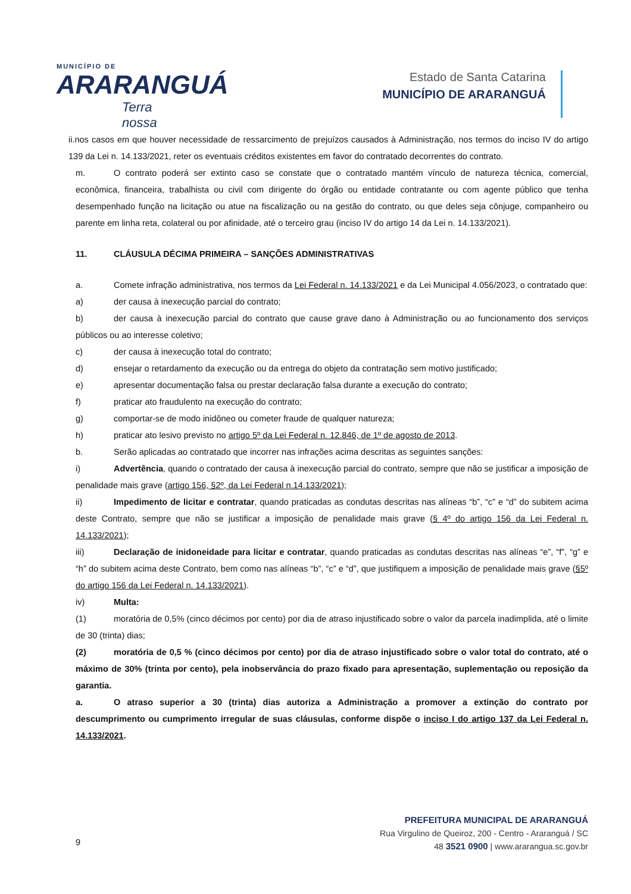MUNICÍPIO DE
ARARANGUÁ
Terra nossa
Estado de Santa Catarina
MUNICÍPIO DE ARARANGUÁ
ii.nos casos em que houver necessidade de ressarcimento de prejuízos causados à Administração, nos termos do inciso IV do artigo 139 da Lei n. 14.133/2021, reter os eventuais créditos existentes em favor do contratado decorrentes do contrato.
m. O contrato poderá ser extinto caso se constate que o contratado mantém vínculo de natureza técnica, comercial, econômica, financeira, trabalhista ou civil com dirigente do órgão ou entidade contratante ou com agente público que tenha desempenhado função na licitação ou atue na fiscalização ou na gestão do contrato, ou que deles seja cônjuge, companheiro ou parente em linha reta, colateral ou por afinidade, até o terceiro grau (inciso IV do artigo 14 da Lei n. 14.133/2021).
11. CLÁUSULA DÉCIMA PRIMEIRA – SANÇÕES ADMINISTRATIVAS
a. Comete infração administrativa, nos termos da Lei Federal n. 14.133/2021 e da Lei Municipal 4.056/2023, o contratado que:
a) der causa à inexecução parcial do contrato;
b) der causa à inexecução parcial do contrato que cause grave dano à Administração ou ao funcionamento dos serviços públicos ou ao interesse coletivo;
c) der causa à inexecução total do contrato;
d) ensejar o retardamento da execução ou da entrega do objeto da contratação sem motivo justificado;
e) apresentar documentação falsa ou prestar declaração falsa durante a execução do contrato;
f) praticar ato fraudulento na execução do contrato;
g) comportar-se de modo inidôneo ou cometer fraude de qualquer natureza;
h) praticar ato lesivo previsto no artigo 5º da Lei Federal n. 12.846, de 1º de agosto de 2013.
b. Serão aplicadas ao contratado que incorrer nas infrações acima descritas as seguintes sanções:
i) Advertência, quando o contratado der causa à inexecução parcial do contrato, sempre que não se justificar a imposição de penalidade mais grave (artigo 156, §2º, da Lei Federal n.14.133/2021);
ii) Impedimento de licitar e contratar, quando praticadas as condutas descritas nas alíneas “b”, “c” e “d” do subitem acima deste Contrato, sempre que não se justificar a imposição de penalidade mais grave (§ 4º do artigo 156 da Lei Federal n. 14.133/2021);
iii) Declaração de inidoneidade para licitar e contratar, quando praticadas as condutas descritas nas alíneas “e”, “f”, “g” e “h” do subitem acima deste Contrato, bem como nas alíneas “b”, “c” e “d”, que justifiquem a imposição de penalidade mais grave (§5º do artigo 156 da Lei Federal n. 14.133/2021).
iv) Multa:
(1) moratória de 0,5% (cinco décimos por cento) por dia de atraso injustificado sobre o valor da parcela inadimplida, até o limite de 30 (trinta) dias;
(2) moratória de 0,5 % (cinco décimos por cento) por dia de atraso injustificado sobre o valor total do contrato, até o máximo de 30% (trinta por cento), pela inobservância do prazo fixado para apresentação, suplementação ou reposição da garantia.
a. O atraso superior a 30 (trinta) dias autoriza a Administração a promover a extinção do contrato por descumprimento ou cumprimento irregular de suas cláusulas, conforme dispõe o inciso I do artigo 137 da Lei Federal n. 14.133/2021.
9
PREFEITURA MUNICIPAL DE ARARANGUÁ
Rua Virgulino de Queiroz, 200 - Centro - Araranguá / SC
48 3521 0900 | www.ararangua.sc.gov.br